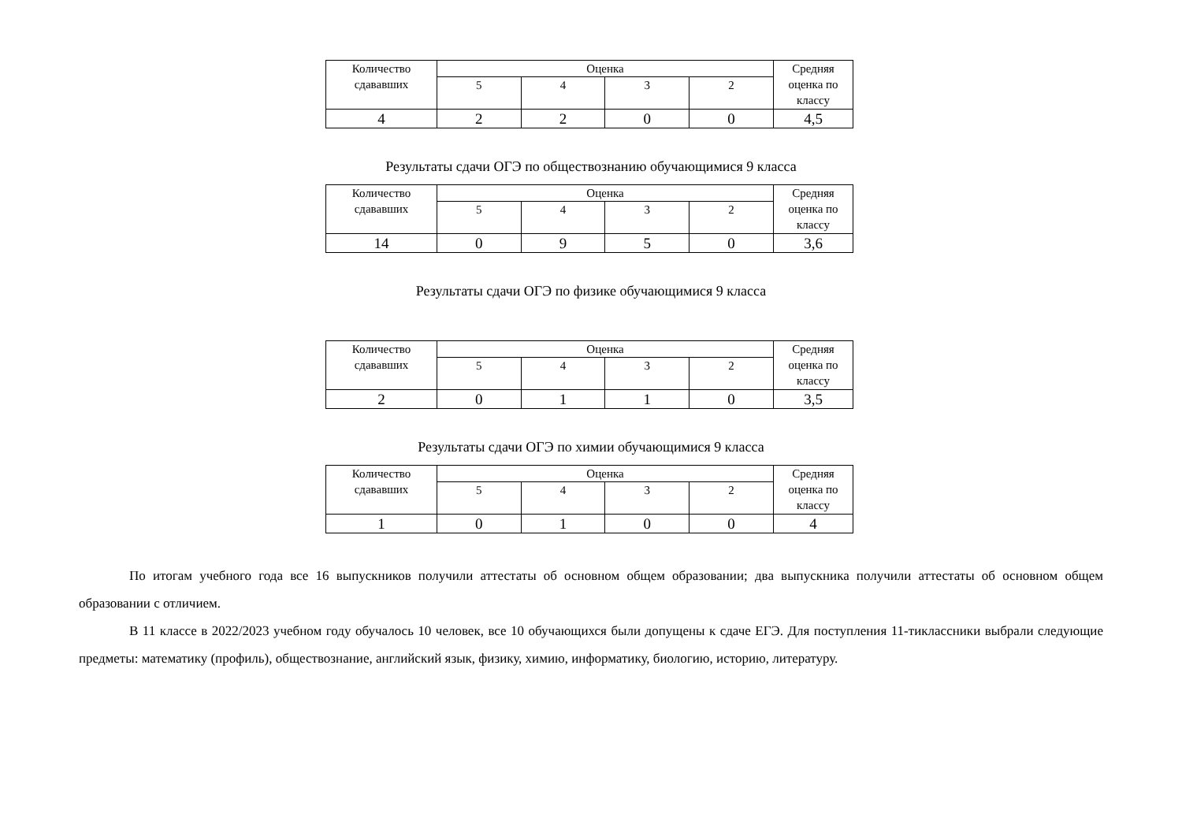| Количество сдававших | Оценка | | | | Средняя оценка по классу |
| --- | --- | --- | --- | --- | --- |
| | 5 | 4 | 3 | 2 | |
| 4 | 2 | 2 | 0 | 0 | 4,5 |
Результаты сдачи ОГЭ по обществознанию обучающимися 9 класса
| Количество сдававших | Оценка | | | | Средняя оценка по классу |
| --- | --- | --- | --- | --- | --- |
| | 5 | 4 | 3 | 2 | |
| 14 | 0 | 9 | 5 | 0 | 3,6 |
Результаты сдачи ОГЭ по физике обучающимися 9 класса
| Количество сдававших | Оценка | | | | Средняя оценка по классу |
| --- | --- | --- | --- | --- | --- |
| | 5 | 4 | 3 | 2 | |
| 2 | 0 | 1 | 1 | 0 | 3,5 |
Результаты сдачи ОГЭ по химии обучающимися 9 класса
| Количество сдававших | Оценка | | | | Средняя оценка по классу |
| --- | --- | --- | --- | --- | --- |
| | 5 | 4 | 3 | 2 | |
| 1 | 0 | 1 | 0 | 0 | 4 |
По итогам учебного года все 16 выпускников получили аттестаты об основном общем образовании; два выпускника получили аттестаты об основном общем образовании с отличием.
В 11 классе в 2022/2023 учебном году обучалось 10 человек, все 10 обучающихся были допущены к сдаче ЕГЭ. Для поступления 11-тиклассники выбрали следующие предметы: математику (профиль), обществознание, английский язык, физику, химию, информатику, биологию, историю, литературу.